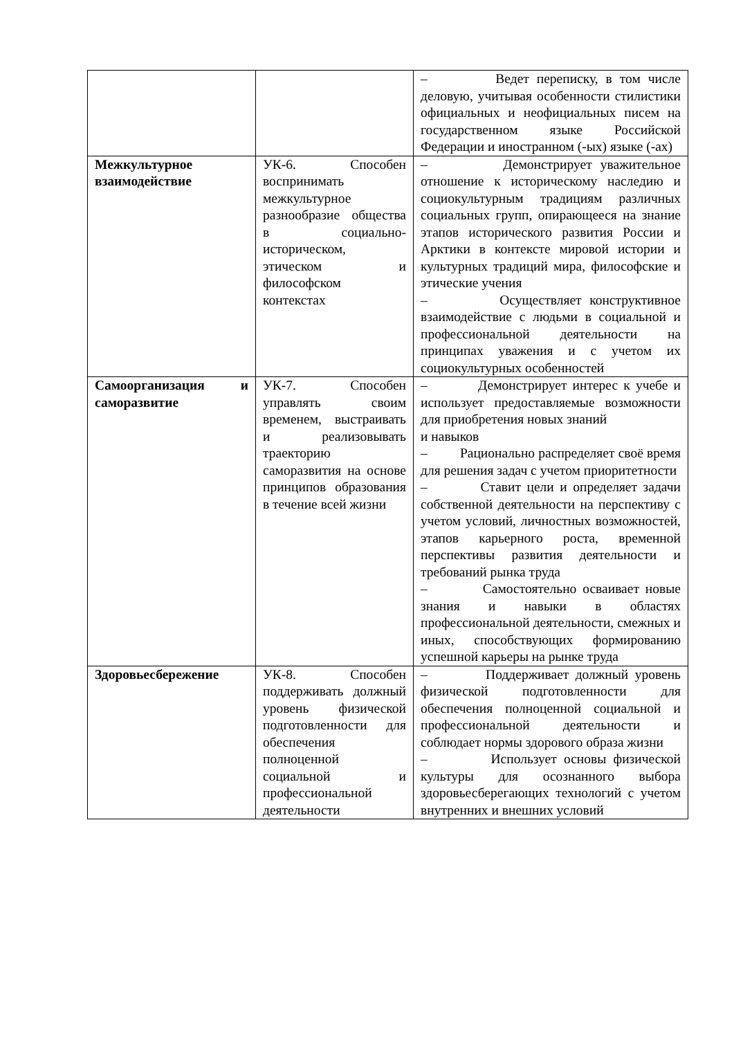| | | – Ведет переписку, в том числе деловую, учитывая особенности стилистики официальных и неофициальных писем на государственном языке Российской Федерации и иностранном (-ых) языке (-ах) |
| Межкультурное взаимодействие | УК-6. Способен воспринимать межкультурное разнообразие общества в социально-историческом, этическом и философском контекстах | – Демонстрирует уважительное отношение к историческому наследию и социокультурным традициям различных социальных групп, опирающееся на знание этапов исторического развития России и Арктики в контексте мировой истории и культурных традиций мира, философские и этические учения – Осуществляет конструктивное взаимодействие с людьми в социальной и профессиональной деятельности на принципах уважения и с учетом их социокультурных особенностей |
| Самоорганизация и саморазвитие | УК-7. Способен управлять своим временем, выстраивать и реализовывать траекторию саморазвития на основе принципов образования в течение всей жизни | – Демонстрирует интерес к учебе и использует предоставляемые возможности для приобретения новых знаний и навыков – Рационально распределяет своё время для решения задач с учетом приоритетности – Ставит цели и определяет задачи собственной деятельности на перспективу с учетом условий, личностных возможностей, этапов карьерного роста, временной перспективы развития деятельности и требований рынка труда – Самостоятельно осваивает новые знания и навыки в областях профессиональной деятельности, смежных и иных, способствующих формированию успешной карьеры на рынке труда |
| Здоровьесбережение | УК-8. Способен поддерживать должный уровень физической подготовленности для обеспечения полноценной социальной и профессиональной деятельности | – Поддерживает должный уровень физической подготовленности для обеспечения полноценной социальной и профессиональной деятельности и соблюдает нормы здорового образа жизни – Использует основы физической культуры для осознанного выбора здоровьесберегающих технологий с учетом внутренних и внешних условий |